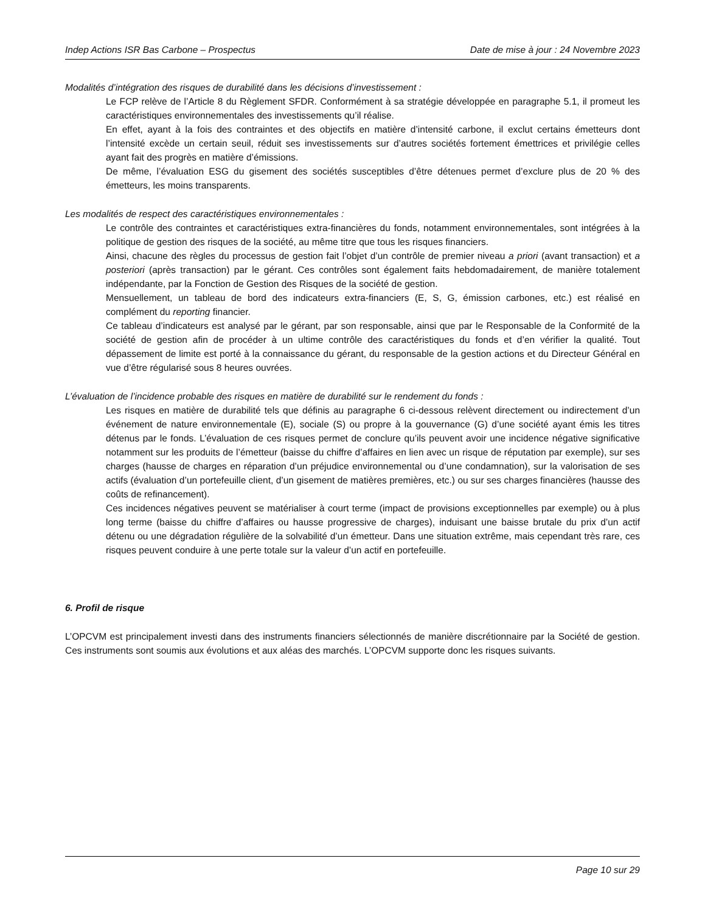Indep Actions ISR Bas Carbone – Prospectus Date de mise à jour : 24 Novembre 2023
Modalités d’intégration des risques de durabilité dans les décisions d’investissement :
Le FCP relève de l’Article 8 du Règlement SFDR. Conformément à sa stratégie développée en paragraphe 5.1, il promeut les caractéristiques environnementales des investissements qu’il réalise.
En effet, ayant à la fois des contraintes et des objectifs en matière d’intensité carbone, il exclut certains émetteurs dont l’intensité excède un certain seuil, réduit ses investissements sur d’autres sociétés fortement émettrices et privilégie celles ayant fait des progrès en matière d’émissions.
De même, l’évaluation ESG du gisement des sociétés susceptibles d’être détenues permet d’exclure plus de 20 % des émetteurs, les moins transparents.
Les modalités de respect des caractéristiques environnementales :
Le contrôle des contraintes et caractéristiques extra-financières du fonds, notamment environnementales, sont intégrées à la politique de gestion des risques de la société, au même titre que tous les risques financiers.
Ainsi, chacune des règles du processus de gestion fait l’objet d’un contrôle de premier niveau a priori (avant transaction) et a posteriori (après transaction) par le gérant. Ces contrôles sont également faits hebdomadairement, de manière totalement indépendante, par la Fonction de Gestion des Risques de la société de gestion.
Mensuellement, un tableau de bord des indicateurs extra-financiers (E, S, G, émission carbones, etc.) est réalisé en complément du reporting financier.
Ce tableau d’indicateurs est analysé par le gérant, par son responsable, ainsi que par le Responsable de la Conformité de la société de gestion afin de procéder à un ultime contrôle des caractéristiques du fonds et d’en vérifier la qualité. Tout dépassement de limite est porté à la connaissance du gérant, du responsable de la gestion actions et du Directeur Général en vue d’être régularisé sous 8 heures ouvrées.
L’évaluation de l’incidence probable des risques en matière de durabilité sur le rendement du fonds :
Les risques en matière de durabilité tels que définis au paragraphe 6 ci-dessous relèvent directement ou indirectement d’un événement de nature environnementale (E), sociale (S) ou propre à la gouvernance (G) d’une société ayant émis les titres détenus par le fonds. L’évaluation de ces risques permet de conclure qu’ils peuvent avoir une incidence négative significative notamment sur les produits de l’émetteur (baisse du chiffre d’affaires en lien avec un risque de réputation par exemple), sur ses charges (hausse de charges en réparation d’un préjudice environnemental ou d’une condamnation), sur la valorisation de ses actifs (évaluation d’un portefeuille client, d’un gisement de matières premières, etc.) ou sur ses charges financières (hausse des coûts de refinancement).
Ces incidences négatives peuvent se matérialiser à court terme (impact de provisions exceptionnelles par exemple) ou à plus long terme (baisse du chiffre d’affaires ou hausse progressive de charges), induisant une baisse brutale du prix d’un actif détenu ou une dégradation régulière de la solvabilité d’un émetteur. Dans une situation extrême, mais cependant très rare, ces risques peuvent conduire à une perte totale sur la valeur d’un actif en portefeuille.
6. Profil de risque
L’OPCVM est principalement investi dans des instruments financiers sélectionnés de manière discrétionnaire par la Société de gestion. Ces instruments sont soumis aux évolutions et aux aléas des marchés. L’OPCVM supporte donc les risques suivants.
Page 10 sur 29